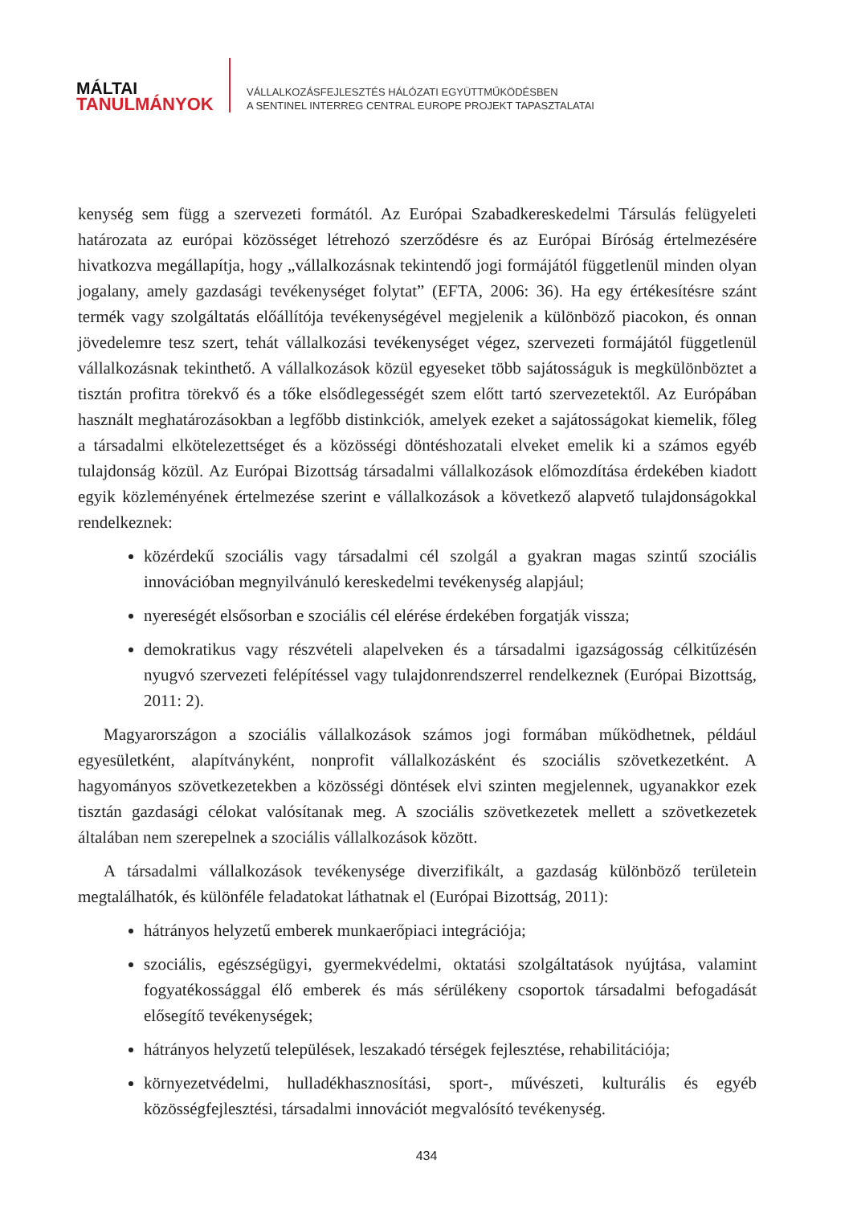MÁLTAI
TANULMÁNYOK
VÁLLALKOZÁSFEJLESZTÉS HÁLÓZATI EGYÜTTMŰKÖDÉSBEN
A SENTINEL INTERREG CENTRAL EUROPE PROJEKT TAPASZTALATAI
kenység sem függ a szervezeti formától. Az Európai Szabadkereskedelmi Társulás felügyeleti határozata az európai közösséget létrehozó szerződésre és az Európai Bíróság értelmezésére hivatkozva megállapítja, hogy „vállalkozásnak tekintendő jogi formájától függetlenül minden olyan jogalany, amely gazdasági tevékenységet folytat” (EFTA, 2006: 36). Ha egy értékesítésre szánt termék vagy szolgáltatás előállítója tevékenységével megjelenik a különböző piacokon, és onnan jövedelemre tesz szert, tehát vállalkozási tevékenységet végez, szervezeti formájától függetlenül vállalkozásnak tekinthető. A vállalkozások közül egyeseket több sajátosságuk is megkülönböztet a tisztán profitra törekvő és a tőke elsődlegességét szem előtt tartó szervezetektől. Az Európában használt meghatározásokban a legfőbb distinkciók, amelyek ezeket a sajátosságokat kiemelik, főleg a társadalmi elkötelezettséget és a közösségi döntéshozatali elveket emelik ki a számos egyéb tulajdonság közül. Az Európai Bizottság társadalmi vállalkozások előmozdítása érdekében kiadott egyik közleményének értelmezése szerint e vállalkozások a következő alapvető tulajdonságokkal rendelkeznek:
közérdekű szociális vagy társadalmi cél szolgál a gyakran magas szintű szociális innovációban megnyilvánuló kereskedelmi tevékenység alapjául;
nyereségét elsősorban e szociális cél elérése érdekében forgatják vissza;
demokratikus vagy részvételi alapelveken és a társadalmi igazságosság célkitűzésén nyugvó szervezeti felépítéssel vagy tulajdonrendszerrel rendelkeznek (Európai Bizottság, 2011: 2).
Magyarországon a szociális vállalkozások számos jogi formában működhetnek, például egyesületként, alapítványként, nonprofit vállalkozásként és szociális szövetkezetként. A hagyományos szövetkezetekben a közösségi döntések elvi szinten megjelennek, ugyanakkor ezek tisztán gazdasági célokat valósítanak meg. A szociális szövetkezetek mellett a szövetkezetek általában nem szerepelnek a szociális vállalkozások között.
A társadalmi vállalkozások tevékenysége diverzifikált, a gazdaság különböző területein megtalálhatók, és különféle feladatokat láthatnak el (Európai Bizottság, 2011):
hátrányos helyzetű emberek munkaerőpiaci integrációja;
szociális, egészségügyi, gyermekvédelmi, oktatási szolgáltatások nyújtása, valamint fogyatékossággal élő emberek és más sérülékeny csoportok társadalmi befogadását elősegítő tevékenységek;
hátrányos helyzetű települések, leszakadó térségek fejlesztése, rehabilitációja;
környezetvédelmi, hulladékhasznosítási, sport-, művészeti, kulturális és egyéb közösségfejlesztési, társadalmi innovációt megvalósító tevékenység.
434